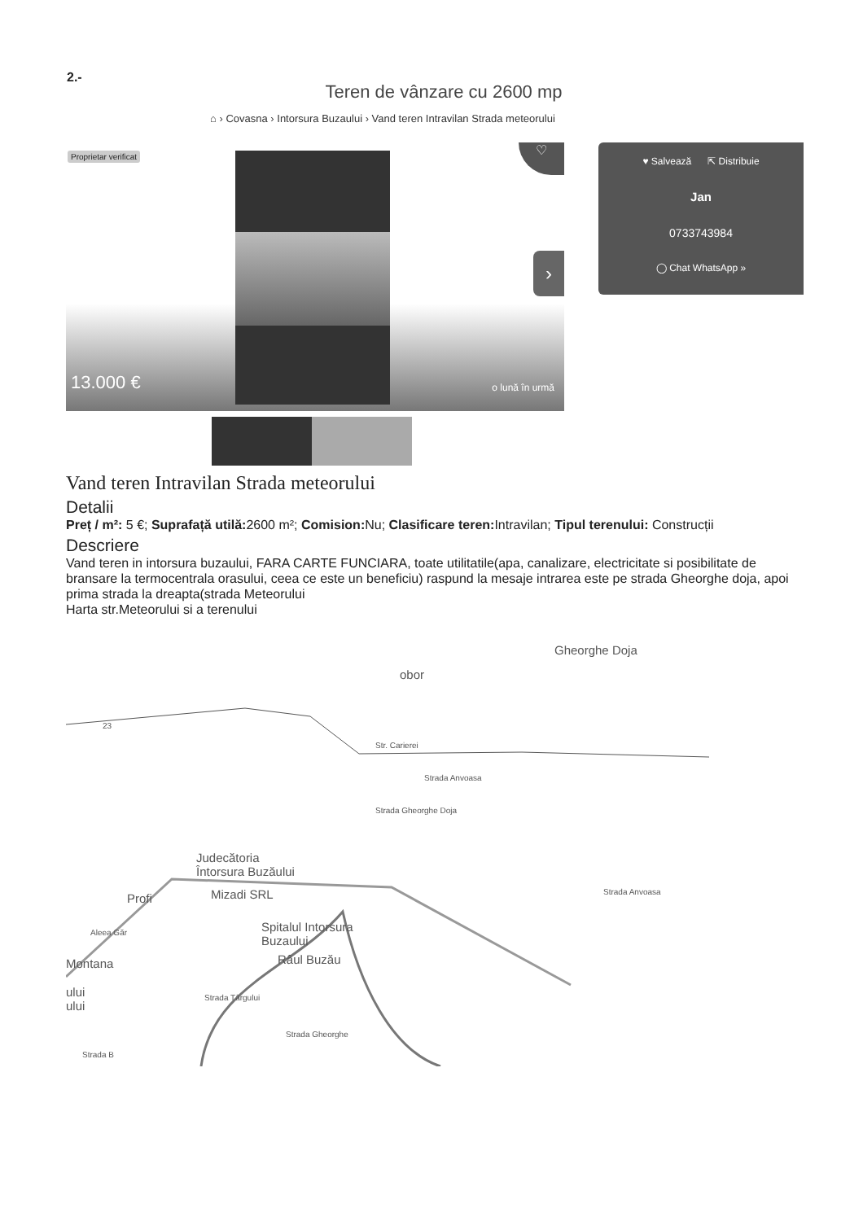2.-
Teren de vânzare cu 2600 mp
⌂ › Covasna › Intorsura Buzaului › Vand teren Intravilan Strada meteorului
Proprietar verificat ♡
›
13.000 € o lună în urmă
♥ Salvează ⇱ Distribuie
Jan
0733743984
◯ Chat WhatsApp »
Vand teren Intravilan Strada meteorului
Detalii
Preț / m²: 5 €; Suprafață utilă: 2600 m²; Comision: Nu; Clasificare teren: Intravilan; Tipul terenului: Construcții
Descriere
Vand teren in intorsura buzaului, FARA CARTE FUNCIARA, toate utilitatile(apa, canalizare, electricitate si posibilitate de bransare la termocentrala orasului, ceea ce este un beneficiu) raspund la mesaje intrarea este pe strada Gheorghe doja, apoi prima strada la dreapta(strada Meteorului
Harta str.Meteorului si a terenului
Gheorghe Doja
obor
23
Str. Carierei
Strada Anvoasa
Strada Gheorghe Doja
Judecătoria
Întorsura Buzăului
Profi Mizadi SRL
Spitalul Intorsura
Buzaului
Montana
ului
ului
Râul Buzău
Strada Târgului
Strada Gheorghe
Strada B
Strada Anvoasa
Aleea Găr